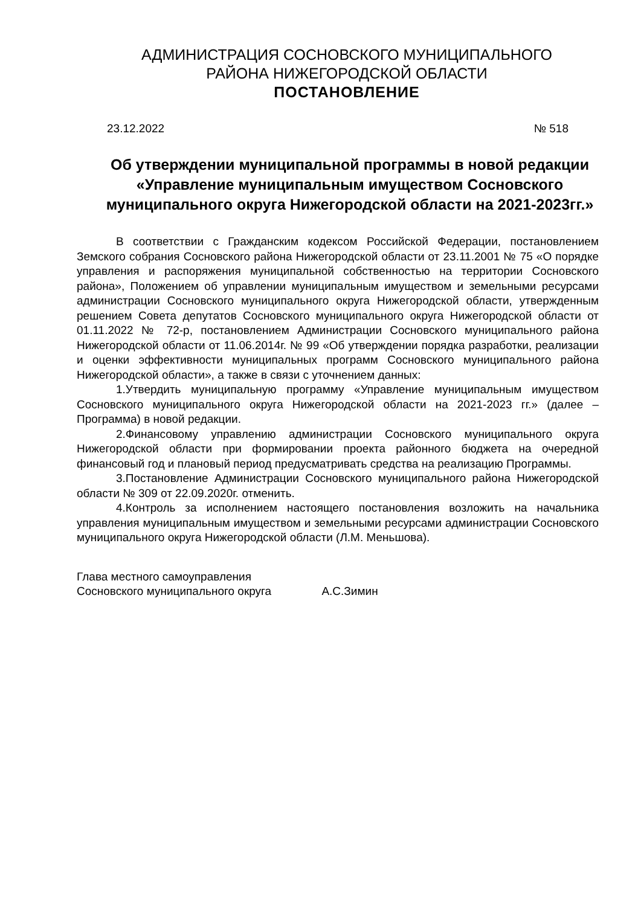АДМИНИСТРАЦИЯ СОСНОВСКОГО МУНИЦИПАЛЬНОГО
РАЙОНА НИЖЕГОРОДСКОЙ ОБЛАСТИ
ПОСТАНОВЛЕНИЕ
23.12.2022 № 518
Об утверждении муниципальной программы в новой редакции «Управление муниципальным имуществом Сосновского муниципального округа Нижегородской области на 2021-2023гг.»
В соответствии с Гражданским кодексом Российской Федерации, постановлением Земского собрания Сосновского района Нижегородской области от 23.11.2001 № 75 «О порядке управления и распоряжения муниципальной собственностью на территории Сосновского района», Положением об управлении муниципальным имуществом и земельными ресурсами администрации Сосновского муниципального округа Нижегородской области, утвержденным решением Совета депутатов Сосновского муниципального округа Нижегородской области от 01.11.2022 № 72-р, постановлением Администрации Сосновского муниципального района Нижегородской области от 11.06.2014г. № 99 «Об утверждении порядка разработки, реализации и оценки эффективности муниципальных программ Сосновского муниципального района Нижегородской области», а также в связи с уточнением данных:
1.Утвердить муниципальную программу «Управление муниципальным имуществом Сосновского муниципального округа Нижегородской области на 2021-2023 гг.» (далее –Программа) в новой редакции.
2.Финансовому управлению администрации Сосновского муниципального округа Нижегородской области при формировании проекта районного бюджета на очередной финансовый год и плановый период предусматривать средства на реализацию Программы.
3.Постановление Администрации Сосновского муниципального района Нижегородской области № 309 от 22.09.2020г. отменить.
4.Контроль за исполнением настоящего постановления возложить на начальника управления муниципальным имуществом и земельными ресурсами администрации Сосновского муниципального округа Нижегородской области (Л.М. Меньшова).
Глава местного самоуправления
Сосновского муниципального округа А.С.Зимин